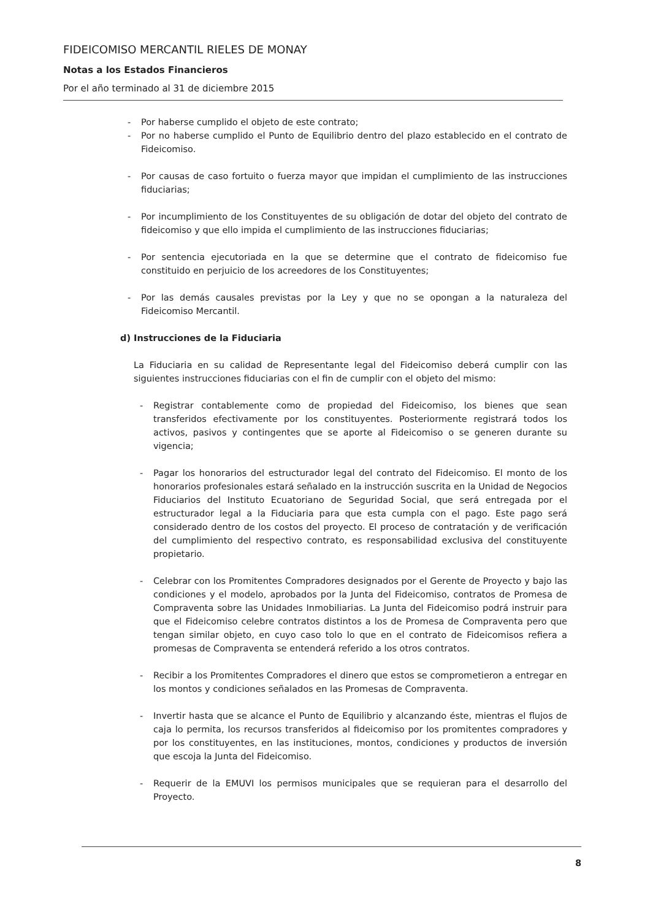FIDEICOMISO MERCANTIL RIELES DE MONAY
Notas a los Estados Financieros
Por el año terminado al 31 de diciembre 2015
- Por haberse cumplido el objeto de este contrato;
- Por no haberse cumplido el Punto de Equilibrio dentro del plazo establecido en el contrato de Fideicomiso.
- Por causas de caso fortuito o fuerza mayor que impidan el cumplimiento de las instrucciones fiduciarias;
- Por incumplimiento de los Constituyentes de su obligación de dotar del objeto del contrato de fideicomiso y que ello impida el cumplimiento de las instrucciones fiduciarias;
- Por sentencia ejecutoriada en la que se determine que el contrato de fideicomiso fue constituido en perjuicio de los acreedores de los Constituyentes;
- Por las demás causales previstas por la Ley y que no se opongan a la naturaleza del Fideicomiso Mercantil.
d) Instrucciones de la Fiduciaria
La Fiduciaria en su calidad de Representante legal del Fideicomiso deberá cumplir con las siguientes instrucciones fiduciarias con el fin de cumplir con el objeto del mismo:
- Registrar contablemente como de propiedad del Fideicomiso, los bienes que sean transferidos efectivamente por los constituyentes. Posteriormente registrará todos los activos, pasivos y contingentes que se aporte al Fideicomiso o se generen durante su vigencia;
- Pagar los honorarios del estructurador legal del contrato del Fideicomiso. El monto de los honorarios profesionales estará señalado en la instrucción suscrita en la Unidad de Negocios Fiduciarios del Instituto Ecuatoriano de Seguridad Social, que será entregada por el estructurador legal a la Fiduciaria para que esta cumpla con el pago. Este pago será considerado dentro de los costos del proyecto. El proceso de contratación y de verificación del cumplimiento del respectivo contrato, es responsabilidad exclusiva del constituyente propietario.
- Celebrar con los Promitentes Compradores designados por el Gerente de Proyecto y bajo las condiciones y el modelo, aprobados por la Junta del Fideicomiso, contratos de Promesa de Compraventa sobre las Unidades Inmobiliarias. La Junta del Fideicomiso podrá instruir para que el Fideicomiso celebre contratos distintos a los de Promesa de Compraventa pero que tengan similar objeto, en cuyo caso tolo lo que en el contrato de Fideicomisos refiera a promesas de Compraventa se entenderá referido a los otros contratos.
- Recibir a los Promitentes Compradores el dinero que estos se comprometieron a entregar en los montos y condiciones señalados en las Promesas de Compraventa.
- Invertir hasta que se alcance el Punto de Equilibrio y alcanzando éste, mientras el flujos de caja lo permita, los recursos transferidos al fideicomiso por los promitentes compradores y por los constituyentes, en las instituciones, montos, condiciones y productos de inversión que escoja la Junta del Fideicomiso.
- Requerir de la EMUVI los permisos municipales que se requieran para el desarrollo del Proyecto.
8